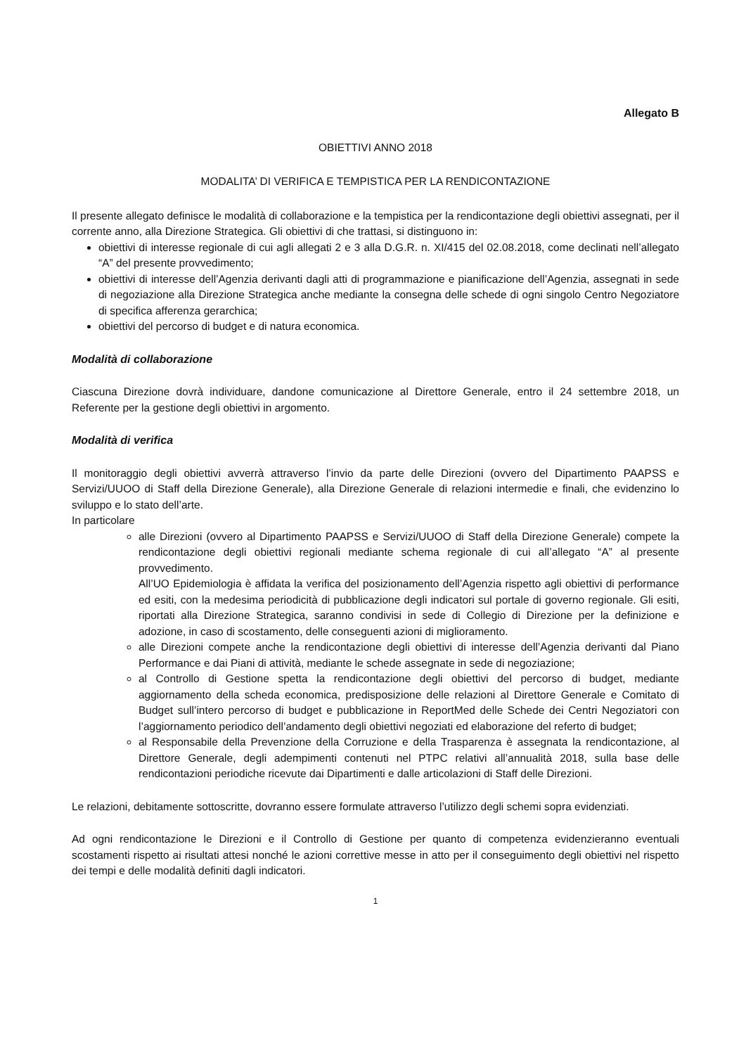Allegato B
OBIETTIVI ANNO 2018
MODALITA’ DI VERIFICA E TEMPISTICA PER LA RENDICONTAZIONE
Il presente allegato definisce le modalità di collaborazione e la tempistica per la rendicontazione degli obiettivi assegnati, per il corrente anno, alla Direzione Strategica. Gli obiettivi di che trattasi, si distinguono in:
obiettivi di interesse regionale di cui agli allegati 2 e 3 alla D.G.R. n. XI/415 del 02.08.2018, come declinati nell’allegato “A” del presente provvedimento;
obiettivi di interesse dell’Agenzia derivanti dagli atti di programmazione e pianificazione dell’Agenzia, assegnati in sede di negoziazione alla Direzione Strategica anche mediante la consegna delle schede di ogni singolo Centro Negoziatore di specifica afferenza gerarchica;
obiettivi del percorso di budget e di natura economica.
Modalità di collaborazione
Ciascuna Direzione dovrà individuare, dandone comunicazione al Direttore Generale, entro il 24 settembre 2018, un Referente per la gestione degli obiettivi in argomento.
Modalità di verifica
Il monitoraggio degli obiettivi avverrà attraverso l’invio da parte delle Direzioni (ovvero del Dipartimento PAAPSS e Servizi/UUOO di Staff della Direzione Generale), alla Direzione Generale di relazioni intermedie e finali, che evidenzino lo sviluppo e lo stato dell’arte.
In particolare
alle Direzioni (ovvero al Dipartimento PAAPSS e Servizi/UUOO di Staff della Direzione Generale) compete la rendicontazione degli obiettivi regionali mediante schema regionale di cui all’allegato “A” al presente provvedimento.
All’UO Epidemiologia è affidata la verifica del posizionamento dell’Agenzia rispetto agli obiettivi di performance ed esiti, con la medesima periodicità di pubblicazione degli indicatori sul portale di governo regionale. Gli esiti, riportati alla Direzione Strategica, saranno condivisi in sede di Collegio di Direzione per la definizione e adozione, in caso di scostamento, delle conseguenti azioni di miglioramento.
alle Direzioni compete anche la rendicontazione degli obiettivi di interesse dell’Agenzia derivanti dal Piano Performance e dai Piani di attività, mediante le schede assegnate in sede di negoziazione;
al Controllo di Gestione spetta la rendicontazione degli obiettivi del percorso di budget, mediante aggiornamento della scheda economica, predisposizione delle relazioni al Direttore Generale e Comitato di Budget sull’intero percorso di budget e pubblicazione in ReportMed delle Schede dei Centri Negoziatori con l’aggiornamento periodico dell’andamento degli obiettivi negoziati ed elaborazione del referto di budget;
al Responsabile della Prevenzione della Corruzione e della Trasparenza è assegnata la rendicontazione, al Direttore Generale, degli adempimenti contenuti nel PTPC relativi all’annualità 2018, sulla base delle rendicontazioni periodiche ricevute dai Dipartimenti e dalle articolazioni di Staff delle Direzioni.
Le relazioni, debitamente sottoscritte, dovranno essere formulate attraverso l’utilizzo degli schemi sopra evidenziati.
Ad ogni rendicontazione le Direzioni e il Controllo di Gestione per quanto di competenza evidenzieranno eventuali scostamenti rispetto ai risultati attesi nonché le azioni correttive messe in atto per il conseguimento degli obiettivi nel rispetto dei tempi e delle modalità definiti dagli indicatori.
1